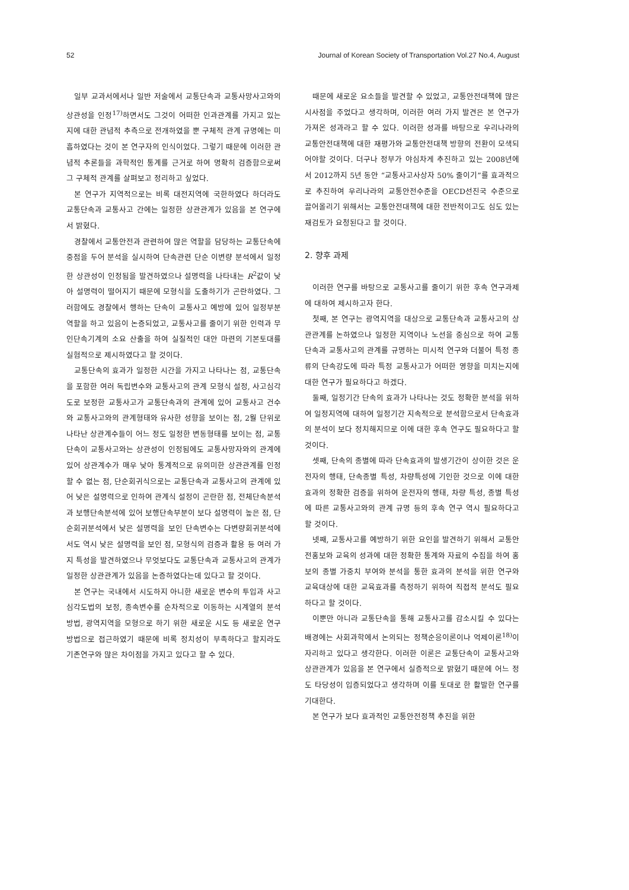52 Journal of Korean Society of Transportation Vol.27 No.4, August
일부 교과서에서나 일반 저술에서 교통단속과 교통사망사고와의 상관성을 인정<sup>17)</sup>하면서도 그것이 어떠한 인과관계를 가지고 있는지에 대한 관념적 추측으로 전개하였을 뿐 구체적 관계 규명에는 미흡하였다는 것이 본 연구자의 인식이었다. 그렇기 때문에 이러한 관념적 추론들을 과학적인 통계를 근거로 하여 명확히 검증함으로써 그 구체적 관계를 살펴보고 정리하고 싶었다.
본 연구가 지역적으로는 비록 대전지역에 국한하였다 하더라도 교통단속과 교통사고 간에는 일정한 상관관계가 있음을 본 연구에서 밝혔다.
경찰에서 교통안전과 관련하여 많은 역할을 담당하는 교통단속에 중점을 두어 분석을 실시하여 단속관련 단순 이변량 분석에서 일정한 상관성이 인정됨을 발견하였으나 설명력을 나타내는 R<sup>2</sup>값이 낮아 설명력이 떨어지기 때문에 모형식을 도출하기가 곤란하였다. 그러함에도 경찰에서 행하는 단속이 교통사고 예방에 있어 일정부분 역할을 하고 있음이 논증되었고, 교통사고를 줄이기 위한 인력과 무인단속기계의 소요 산출을 하여 실질적인 대안 마련의 기본토대를 실험적으로 제시하였다고 할 것이다.
교통단속의 효과가 일정한 시간을 가지고 나타나는 점, 교통단속을 포함한 여러 독립변수와 교통사고의 관계 모형식 설정, 사고심각도로 보정한 교통사고가 교통단속과의 관계에 있어 교통사고 건수와 교통사고와의 관계형태와 유사한 성향을 보이는 점, 2월 단위로 나타난 상관계수들이 어느 정도 일정한 변동형태를 보이는 점, 교통단속이 교통사고와는 상관성이 인정됨에도 교통사망자와의 관계에 있어 상관계수가 매우 낮아 통계적으로 유의미한 상관관계를 인정할 수 없는 점, 단순회귀식으로는 교통단속과 교통사고의 관계에 있어 낮은 설명력으로 인하여 관계식 설정이 곤란한 점, 전체단속분석과 보행단속분석에 있어 보행단속부분이 보다 설명력이 높은 점, 단순회귀분석에서 낮은 설명력을 보인 단속변수는 다변량회귀분석에서도 역시 낮은 설명력을 보인 점, 모형식의 검증과 활용 등 여러 가지 특성을 발견하였으나 무엇보다도 교통단속과 교통사고의 관계가 일정한 상관관계가 있음을 논증하였다는데 있다고 할 것이다.
본 연구는 국내에서 시도하지 아니한 새로운 변수의 투입과 사고심각도법의 보정, 종속변수를 순차적으로 이동하는 시계열의 분석방법, 광역지역을 모형으로 하기 위한 새로운 시도 등 새로운 연구방법으로 접근하였기 때문에 비록 정치성이 부족하다고 할지라도 기존연구와 많은 차이점을 가지고 있다고 할 수 있다.
때문에 새로운 요소들을 발견할 수 있었고, 교통안전대책에 많은 시사점을 주었다고 생각하며, 이러한 여러 가지 발견은 본 연구가 가져온 성과라고 할 수 있다. 이러한 성과를 바탕으로 우리나라의 교통안전대책에 대한 재평가와 교통안전대책 방향의 전환이 모색되어야할 것이다. 더구나 정부가 야심차게 추진하고 있는 2008년에서 2012까지 5년 동안 “교통사고사상자 50% 줄이기”를 효과적으로 추진하여 우리나라의 교통안전수준을 OECD선진국 수준으로 끌어올리기 위해서는 교통안전대책에 대한 전반적이고도 심도 있는 재검토가 요청된다고 할 것이다.
2. 향후 과제
이러한 연구를 바탕으로 교통사고를 줄이기 위한 후속 연구과제에 대하여 제시하고자 한다.
첫째, 본 연구는 광역지역을 대상으로 교통단속과 교통사고의 상관관계를 논하였으나 일정한 지역이나 노선을 중심으로 하여 교통단속과 교통사고의 관계를 규명하는 미시적 연구와 더불어 특정 종류의 단속강도에 따라 특정 교통사고가 어떠한 영향을 미치는지에 대한 연구가 필요하다고 하겠다.
둘째, 일정기간 단속의 효과가 나타나는 것도 정확한 분석을 위하여 일정지역에 대하여 일정기간 지속적으로 분석함으로서 단속효과의 분석이 보다 정치해지므로 이에 대한 후속 연구도 필요하다고 할 것이다.
셋째, 단속의 종별에 따라 단속효과의 발생기간이 상이한 것은 운전자의 행태, 단속종별 특성, 차량특성에 기인한 것으로 이에 대한 효과의 정확한 검증을 위하여 운전자의 행태, 차량 특성, 종별 특성에 따른 교통사고와의 관계 규명 등의 후속 연구 역시 필요하다고 할 것이다.
넷째, 교통사고를 예방하기 위한 요인을 발견하기 위해서 교통안전홍보와 교육의 성과에 대한 정확한 통계와 자료의 수집을 하여 홍보의 종별 가중치 부여와 분석을 통한 효과의 분석을 위한 연구와 교육대상에 대한 교육효과를 측정하기 위하여 직접적 분석도 필요하다고 할 것이다.
이뿐만 아니라 교통단속을 통해 교통사고를 감소시킬 수 있다는 배경에는 사회과학에서 논의되는 정책순응이론이나 억제이론<sup>18)</sup>이 자리하고 있다고 생각한다. 이러한 이론은 교통단속이 교통사고와 상관관계가 있음을 본 연구에서 실증적으로 밝혔기 때문에 어느 정도 타당성이 입증되었다고 생각하며 이를 토대로 한 활발한 연구를 기대한다.
본 연구가 보다 효과적인 교통안전정책 추진을 위한